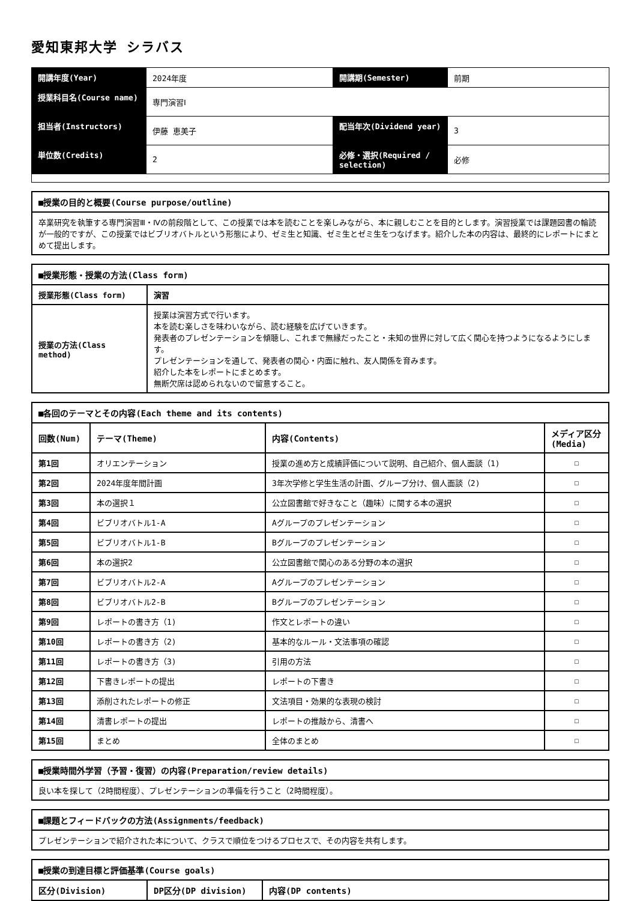愛知東邦大学 シラバス
| 開講年度(Year) | 2024年度 | 開講期(Semester) | 前期 |
| 授業科目名(Course name) | 専門演習Ⅰ | | |
| 担当者(Instructors) | 伊藤 恵美子 | 配当年次(Dividend year) | 3 |
| 単位数(Credits) | 2 | 必修・選択(Required / selection) | 必修 |
| ■授業の目的と概要(Course purpose/outline) |
| --- |
| 卒業研究を執筆する専門演習Ⅲ・Ⅳの前段階として、この授業では本を読むことを楽しみながら、本に親しむことを目的とします。演習授業では課題図書の輪読が一般的ですが、この授業ではビブリオバトルという形態により、ゼミ生と知識、ゼミ生とゼミ生をつなげます。紹介した本の内容は、最終的にレポートにまとめて提出します。 |
| ■授業形態・授業の方法(Class form) | |
| --- | --- |
| 授業形態(Class form) | 演習 |
| 授業の方法(Class method) | 授業は演習方式で行います。 本を読む楽しさを味わいながら、読む経験を広げていきます。 発表者のプレゼンテーションを傾聴し、これまで無縁だったこと・未知の世界に対して広く関心を持つようになるようにします。 プレゼンテーションを通して、発表者の関心・内面に触れ、友人関係を育みます。 紹介した本をレポートにまとめます。 無断欠席は認められないので留意すること。 |
| ■各回のテーマとその内容(Each theme and its contents) | | | |
| --- | --- | --- | --- |
| 回数(Num) | テーマ(Theme) | 内容(Contents) | メディア区分(Media) |
| 第1回 | オリエンテーション | 授業の進め方と成績評価について説明、自己紹介、個人面談（1) | ☐ |
| 第2回 | 2024年度年間計画 | 3年次学修と学生生活の計画、グループ分け、個人面談（2) | ☐ |
| 第3回 | 本の選択１ | 公立図書館で好きなこと（趣味）に関する本の選択 | ☐ |
| 第4回 | ビブリオバトル1-A | Aグループのプレゼンテーション | ☐ |
| 第5回 | ビブリオバトル1-B | Bグループのプレゼンテーション | ☐ |
| 第6回 | 本の選択2 | 公立図書館で関心のある分野の本の選択 | ☐ |
| 第7回 | ビブリオバトル2-A | Aグループのプレゼンテーション | ☐ |
| 第8回 | ビブリオバトル2-B | Bグループのプレゼンテーション | ☐ |
| 第9回 | レポートの書き方（1) | 作文とレポートの違い | ☐ |
| 第10回 | レポートの書き方（2) | 基本的なルール・文法事項の確認 | ☐ |
| 第11回 | レポートの書き方（3) | 引用の方法 | ☐ |
| 第12回 | 下書きレポートの提出 | レポートの下書き | ☐ |
| 第13回 | 添削されたレポートの修正 | 文法項目・効果的な表現の検討 | ☐ |
| 第14回 | 清書レポートの提出 | レポートの推敲から、清書へ | ☐ |
| 第15回 | まとめ | 全体のまとめ | ☐ |
| ■授業時間外学習（予習・復習）の内容(Preparation/review details) |
| --- |
| 良い本を探して（2時間程度）、プレゼンテーションの準備を行うこと（2時間程度）。 |
| ■課題とフィードバックの方法(Assignments/feedback) |
| --- |
| プレゼンテーションで紹介された本について、クラスで順位をつけるプロセスで、その内容を共有します。 |
| ■授業の到達目標と評価基準(Course goals) | | |
| --- | --- | --- |
| 区分(Division) | DP区分(DP division) | 内容(DP contents) |